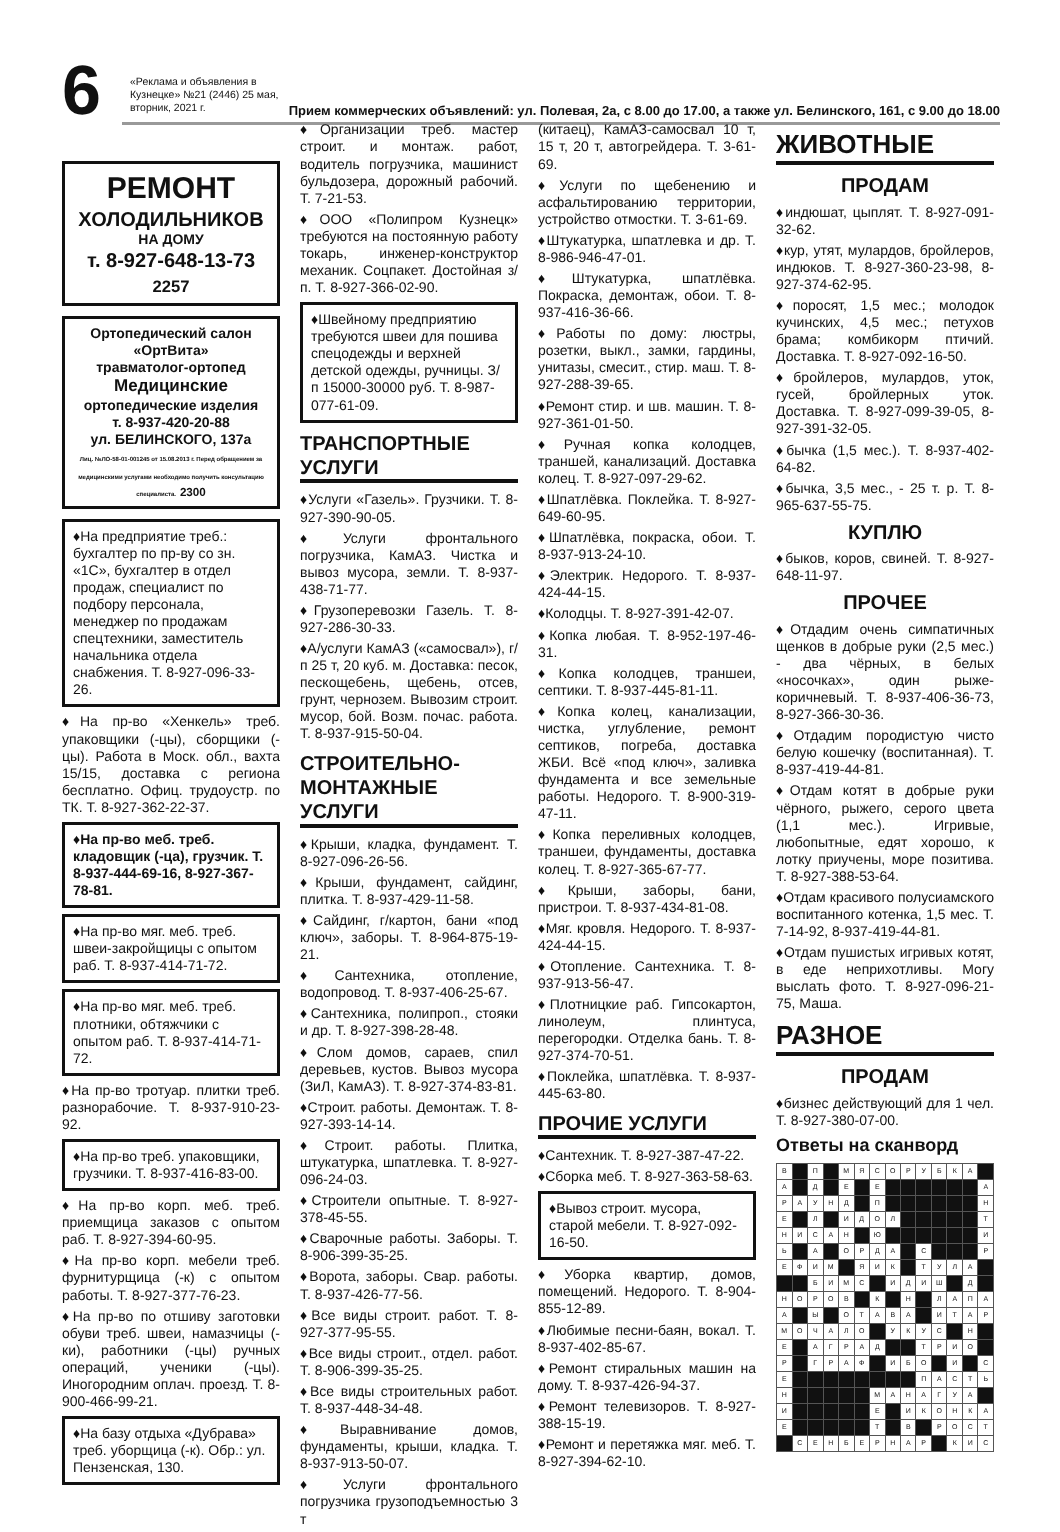6
Прием коммерческих объявлений: ул. Полевая, 2а, с 8.00 до 17.00, а также ул. Белинского, 161, с 9.00 до 18.00
«Реклама и объявления в Кузнецке» №21 (2446) 25 мая, вторник, 2021 г.
РЕМОНТ
ХОЛОДИЛЬНИКОВ
НА ДОМУ
т. 8-927-648-13-73 2257
Ортопедический салон
«ОртВита»
травматолог-ортопед
Медицинские
ортопедические изделия
т. 8-937-420-20-88
ул. БЕЛИНСКОГО, 137а
Лиц. №ЛО-58-01-001245 от 15.08.2013 г. Перед обращением за медицинскими услугами необходимо получить консультацию специалиста. 2300
♦На предприятие треб.: бухгалтер по пр-ву со зн. «1С», бухгалтер в отдел продаж, специалист по подбору персонала, менеджер по продажам спецтехники, заместитель начальника отдела снабжения. Т. 8-927-096-33-26.
♦На пр-во «Хенкель» треб. упаковщики (-цы), сборщики (-цы). Работа в Моск. обл., вахта 15/15, доставка с региона бесплатно. Офиц. трудоустр. по ТК. Т. 8-927-362-22-37.
♦На пр-во меб. треб. кладовщик (-ца), грузчик. Т. 8-937-444-69-16, 8-927-367-78-81.
♦На пр-во мяг. меб. треб. швеи-закройщицы с опытом раб. Т. 8-937-414-71-72.
♦На пр-во мяг. меб. треб. плотники, обтяжчики с опытом раб. Т. 8-937-414-71-72.
♦На пр-во тротуар. плитки треб. разнорабочие. Т. 8-937-910-23-92.
♦На пр-во треб. упаковщики, грузчики. Т. 8-937-416-83-00.
♦На пр-во корп. меб. треб. приемщица заказов с опытом раб. Т. 8-927-394-60-95.
♦На пр-во корп. мебели треб. фурнитурщица (-к) с опытом работы. Т. 8-927-377-76-23.
♦На пр-во по отшиву заготовки обуви треб. швеи, намазчицы (-ки), работники (-цы) ручных операций, ученики (-цы). Иногородним оплач. проезд. Т. 8-900-466-99-21.
♦На базу отдыха «Дубрава» треб. уборщица (-к). Обр.: ул. Пензенская, 130.
♦Организации треб. мастер строит. и монтаж. работ, водитель погрузчика, машинист бульдозера, дорожный рабочий. Т. 7-21-53.
♦ООО «Полипром Кузнецк» требуются на постоянную работу токарь, инженер-конструктор механик. Соцпакет. Достойная з/п. Т. 8-927-366-02-90.
♦Швейному предприятию требуются швеи для пошива спецодежды и верхней детской одежды, ручницы. З/п 15000-30000 руб. Т. 8-987-077-61-09.
ТРАНСПОРТНЫЕ УСЛУГИ
♦Услуги «Газель». Грузчики. Т. 8-927-390-90-05.
♦Услуги фронтального погрузчика, КамАЗ. Чистка и вывоз мусора, земли. Т. 8-937-438-71-77.
♦Грузоперевозки Газель. Т. 8-927-286-30-33.
♦А/услуги КамАЗ («самосвал»), г/п 25 т, 20 куб. м. Доставка: песок, пескощебень, щебень, отсев, грунт, чернозем. Вывозим строит. мусор, бой. Возм. почас. работа. Т. 8-937-915-50-04.
СТРОИТЕЛЬНО-МОНТАЖНЫЕ УСЛУГИ
♦Крыши, кладка, фундамент. Т. 8-927-096-26-56.
♦Крыши, фундамент, сайдинг, плитка. Т. 8-937-429-11-58.
♦Сайдинг, г/картон, бани «под ключ», заборы. Т. 8-964-875-19-21.
♦Сантехника, отопление, водопровод. Т. 8-937-406-25-67.
♦Сантехника, полипроп., стояки и др. Т. 8-927-398-28-48.
♦Слом домов, сараев, спил деревьев, кустов. Вывоз мусора (ЗиЛ, КамАЗ). Т. 8-927-374-83-81.
♦Строит. работы. Демонтаж. Т. 8-927-393-14-14.
♦Строит. работы. Плитка, штукатурка, шпатлевка. Т. 8-927-096-24-03.
♦Строители опытные. Т. 8-927-378-45-55.
♦Сварочные работы. Заборы. Т. 8-906-399-35-25.
♦Ворота, заборы. Свар. работы. Т. 8-937-426-77-56.
♦Все виды строит. работ. Т. 8-927-377-95-55.
♦Все виды строит., отдел. работ. Т. 8-906-399-35-25.
♦Все виды строительных работ. Т. 8-937-448-34-48.
♦Выравнивание домов, фундаменты, крыши, кладка. Т. 8-937-913-50-07.
♦Услуги фронтального погрузчика грузоподъемностью 3 т
(китаец), КамАЗ-самосвал 10 т, 15 т, 20 т, автогрейдера. Т. 3-61-69.
♦Услуги по щебенению и асфальтированию территории, устройство отмостки. Т. 3-61-69.
♦Штукатурка, шпатлевка и др. Т. 8-986-946-47-01.
♦Штукатурка, шпатлёвка. Покраска, демонтаж, обои. Т. 8-937-416-36-66.
♦Работы по дому: люстры, розетки, выкл., замки, гардины, унитазы, смесит., стир. маш. Т. 8-927-288-39-65.
♦Ремонт стир. и шв. машин. Т. 8-927-361-01-50.
♦Ручная копка колодцев, траншей, канализаций. Доставка колец. Т. 8-927-097-29-62.
♦Шпатлёвка. Поклейка. Т. 8-927-649-60-95.
♦Шпатлёвка, покраска, обои. Т. 8-937-913-24-10.
♦Электрик. Недорого. Т. 8-937-424-44-15.
♦Колодцы. Т. 8-927-391-42-07.
♦Копка любая. Т. 8-952-197-46-31.
♦Копка колодцев, траншеи, септики. Т. 8-937-445-81-11.
♦Копка колец, канализации, чистка, углубление, ремонт септиков, погреба, доставка ЖБИ. Всё «под ключ», заливка фундамента и все земельные работы. Недорого. Т. 8-900-319-47-11.
♦Копка переливных колодцев, траншеи, фундаменты, доставка колец. Т. 8-927-365-67-77.
♦Крыши, заборы, бани, пристрои. Т. 8-937-434-81-08.
♦Мяг. кровля. Недорого. Т. 8-937-424-44-15.
♦Отопление. Сантехника. Т. 8-937-913-56-47.
♦Плотницкие раб. Гипсокартон, линолеум, плинтуса, перегородки. Отделка бань. Т. 8-927-374-70-51.
♦Поклейка, шпатлёвка. Т. 8-937-445-63-80.
ПРОЧИЕ УСЛУГИ
♦Сантехник. Т. 8-927-387-47-22.
♦Сборка меб. Т. 8-927-363-58-63.
♦Вывоз строит. мусора, старой мебели. Т. 8-927-092-16-50.
♦Уборка квартир, домов, помещений. Недорого. Т. 8-904-855-12-89.
♦Любимые песни-баян, вокал. Т. 8-937-402-85-67.
♦Ремонт стиральных машин на дому. Т. 8-937-426-94-37.
♦Ремонт телевизоров. Т. 8-927-388-15-19.
♦Ремонт и перетяжка мяг. меб. Т. 8-927-394-62-10.
ЖИВОТНЫЕ
ПРОДАМ
♦индюшат, цыплят. Т. 8-927-091-32-62.
♦кур, утят, мулардов, бройлеров, индюков. Т. 8-927-360-23-98, 8-927-374-62-95.
♦поросят, 1,5 мес.; молодок кучинских, 4,5 мес.; петухов брама; комбикорм птичий. Доставка. Т. 8-927-092-16-50.
♦бройлеров, мулардов, уток, гусей, бройлерных уток. Доставка. Т. 8-927-099-39-05, 8-927-391-32-05.
♦бычка (1,5 мес.). Т. 8-937-402-64-82.
♦бычка, 3,5 мес., - 25 т. р. Т. 8-965-637-55-75.
КУПЛЮ
♦быков, коров, свиней. Т. 8-927-648-11-97.
ПРОЧЕЕ
♦Отдадим очень симпатичных щенков в добрые руки (2,5 мес.) - два чёрных, в белых «носочках», один рыже-коричневый. Т. 8-937-406-36-73, 8-927-366-30-36.
♦Отдадим породистую чисто белую кошечку (воспитанная). Т. 8-937-419-44-81.
♦Отдам котят в добрые руки чёрного, рыжего, серого цвета (1,1 мес.). Игривые, любопытные, едят хорошо, к лотку приучены, море позитива. Т. 8-927-388-53-64.
♦Отдам красивого полусиамского воспитанного котенка, 1,5 мес. Т. 7-14-92, 8-937-419-44-81.
♦Отдам пушистых игривых котят, в еде неприхотливы. Могу выслать фото. Т. 8-927-096-21-75, Маша.
РАЗНОЕ
ПРОДАМ
♦бизнес действующий для 1 чел. Т. 8-927-380-07-00.
Ответы на сканворд
| В | | П | | М | Я | С | О | Р | У | Б | К | А | |
| А | | Д | | Е | | Е | | | | | | | А |
| Р | А | У | Н | Д | | П | | | | | | | Н |
| Е | | Л | | И | Д | О | Л | | | | | | Т |
| Н | И | С | А | Н | | Ю | | | | | | | И |
| Ь | | А | | О | Р | Д | А | | С | | | | Р |
| Е | Ф | И | М | | Я | И | К | | Т | У | Л | А | |
| | | Б | И | М | С | | И | Д | И | Ш | | Д | |
| Н | О | Р | О | В | | К | | Н | | Л | А | П | А |
| А | | Ы | | О | Т | А | В | А | | И | Т | А | Р |
| М | О | Ч | А | Л | О | | У | К | У | С | | Н | |
| Е | | А | Г | Р | А | Д | | | Т | Р | И | О | |
| Р | | Г | Р | А | Ф | | И | Б | О | | И | | С |
| Е | | | | | | | | | П | А | С | Т | Ь |
| Н | | | | | | М | А | Н | А | Г | У | А | |
| И | | | | | | Е | | И | К | О | Н | К | А |
| Е | | | | | | Т | | В | | Р | О | С | Т |
| | С | Е | Н | Б | Е | Р | Н | А | Р | | К | И | С |